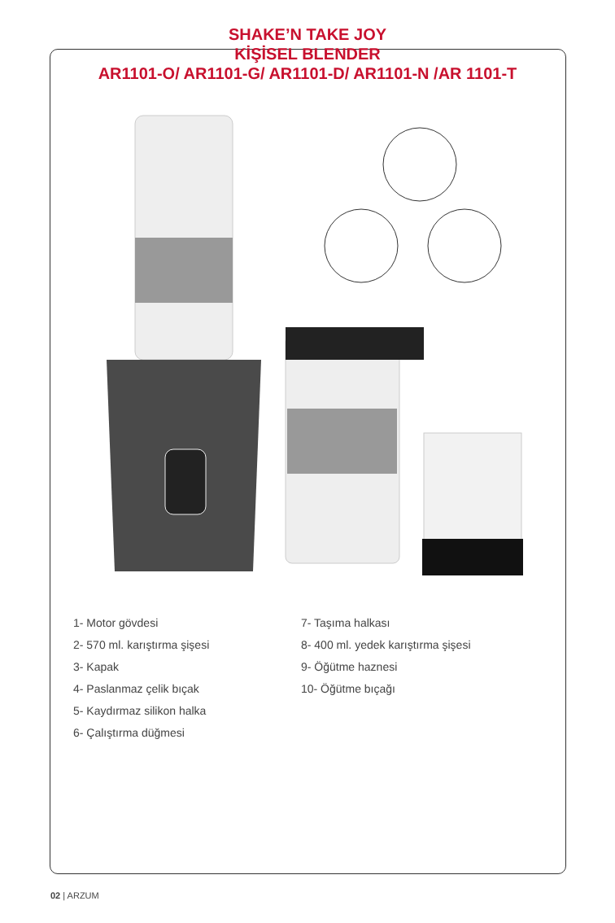SHAKE’N TAKE JOY
KİŞİSEL BLENDER
AR1101-O/ AR1101-G/ AR1101-D/ AR1101-N /AR 1101-T
1- Motor gövdesi
2- 570 ml. karıştırma şişesi
3- Kapak
4- Paslanmaz çelik bıçak
5- Kaydırmaz silikon halka
6- Çalıştırma düğmesi
7- Taşıma halkası
8- 400 ml. yedek karıştırma şişesi
9- Öğütme haznesi
10- Öğütme bıçağı
02 | ARZUM